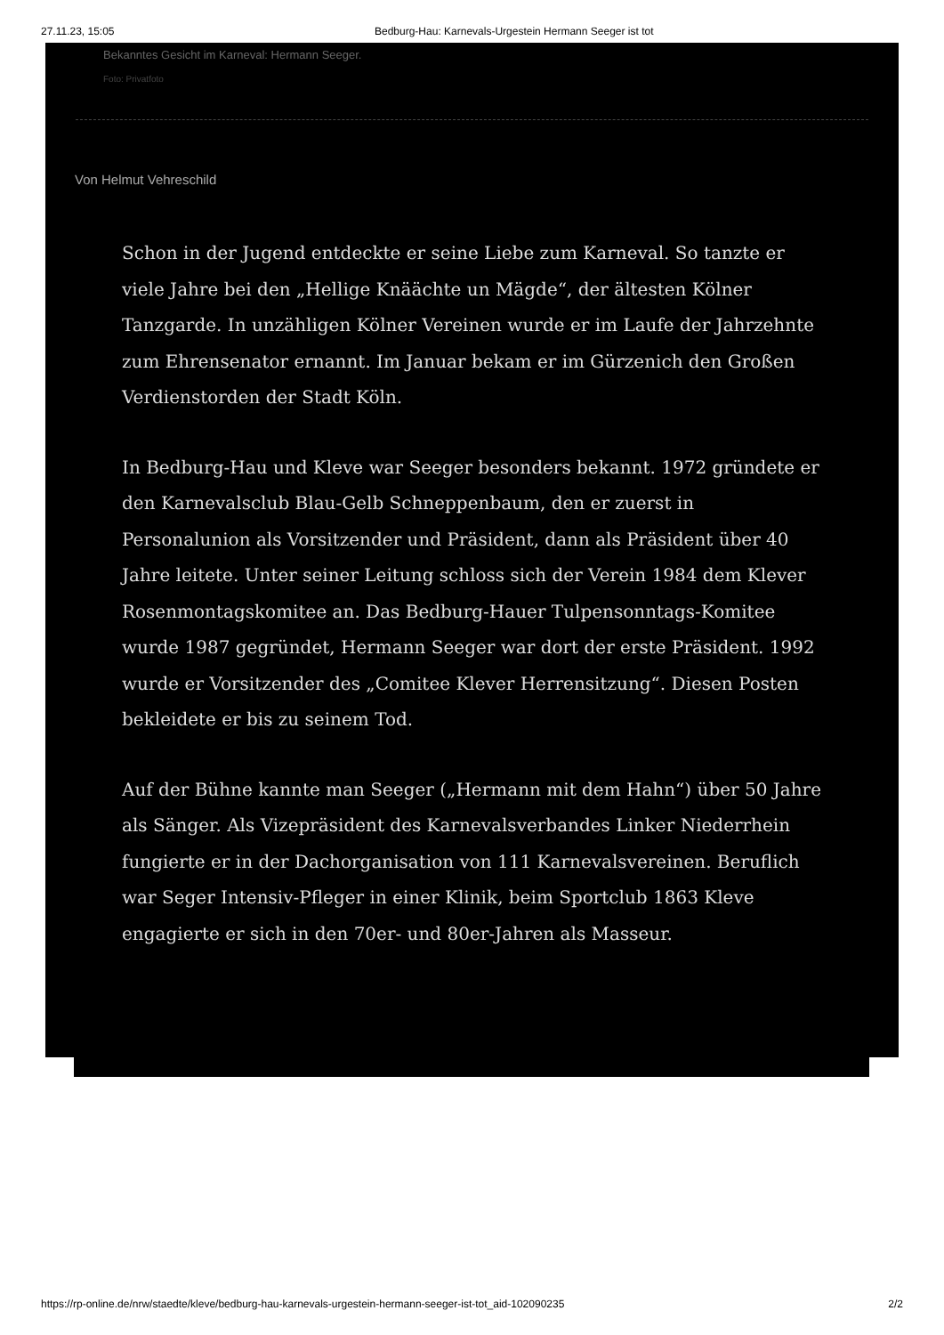27.11.23, 15:05 Bedburg-Hau: Karnevals-Urgestein Hermann Seeger ist tot
Bekanntes Gesicht im Karneval: Hermann Seeger.
Foto: Privatfoto
Von Helmut Vehreschild
Schon in der Jugend entdeckte er seine Liebe zum Karneval. So tanzte er viele Jahre bei den „Hellige Knäächte un Mägde“, der ältesten Kölner Tanzgarde. In unzähligen Kölner Vereinen wurde er im Laufe der Jahrzehnte zum Ehrensenator ernannt. Im Januar bekam er im Gürzenich den Großen Verdienstorden der Stadt Köln.
In Bedburg-Hau und Kleve war Seeger besonders bekannt. 1972 gründete er den Karnevalsclub Blau-Gelb Schneppenbaum, den er zuerst in Personalunion als Vorsitzender und Präsident, dann als Präsident über 40 Jahre leitete. Unter seiner Leitung schloss sich der Verein 1984 dem Klever Rosenmontagskomitee an. Das Bedburg-Hauer Tulpensonntags-Komitee wurde 1987 gegründet, Hermann Seeger war dort der erste Präsident. 1992 wurde er Vorsitzender des „Comitee Klever Herrensitzung“. Diesen Posten bekleidete er bis zu seinem Tod.
Auf der Bühne kannte man Seeger („Hermann mit dem Hahn“) über 50 Jahre als Sänger. Als Vizepräsident des Karnevalsverbandes Linker Niederrhein fungierte er in der Dachorganisation von 111 Karnevalsvereinen. Beruflich war Seger Intensiv-Pfleger in einer Klinik, beim Sportclub 1863 Kleve engagierte er sich in den 70er- und 80er-Jahren als Masseur.
https://rp-online.de/nrw/staedte/kleve/bedburg-hau-karnevals-urgestein-hermann-seeger-ist-tot_aid-102090235 2/2